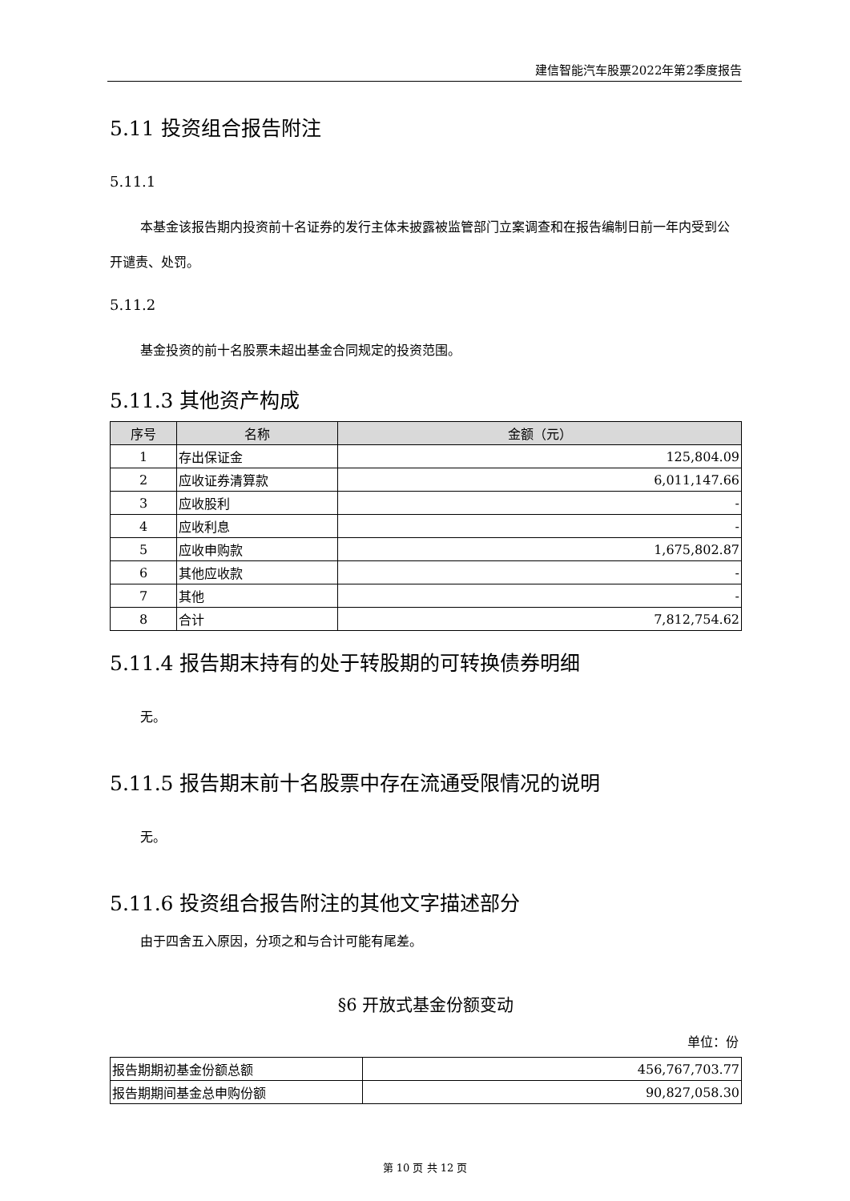建信智能汽车股票2022年第2季度报告
5.11 投资组合报告附注
5.11.1
本基金该报告期内投资前十名证券的发行主体未披露被监管部门立案调查和在报告编制日前一年内受到公开谴责、处罚。
5.11.2
基金投资的前十名股票未超出基金合同规定的投资范围。
5.11.3 其他资产构成
| 序号 | 名称 | 金额（元） |
| --- | --- | --- |
| 1 | 存出保证金 | 125,804.09 |
| 2 | 应收证券清算款 | 6,011,147.66 |
| 3 | 应收股利 | - |
| 4 | 应收利息 | - |
| 5 | 应收申购款 | 1,675,802.87 |
| 6 | 其他应收款 | - |
| 7 | 其他 | - |
| 8 | 合计 | 7,812,754.62 |
5.11.4 报告期末持有的处于转股期的可转换债券明细
无。
5.11.5 报告期末前十名股票中存在流通受限情况的说明
无。
5.11.6 投资组合报告附注的其他文字描述部分
由于四舍五入原因，分项之和与合计可能有尾差。
§6 开放式基金份额变动
单位：份
| 报告期期初基金份额总额 | 456,767,703.77 |
| 报告期期间基金总申购份额 | 90,827,058.30 |
第 10 页 共 12 页